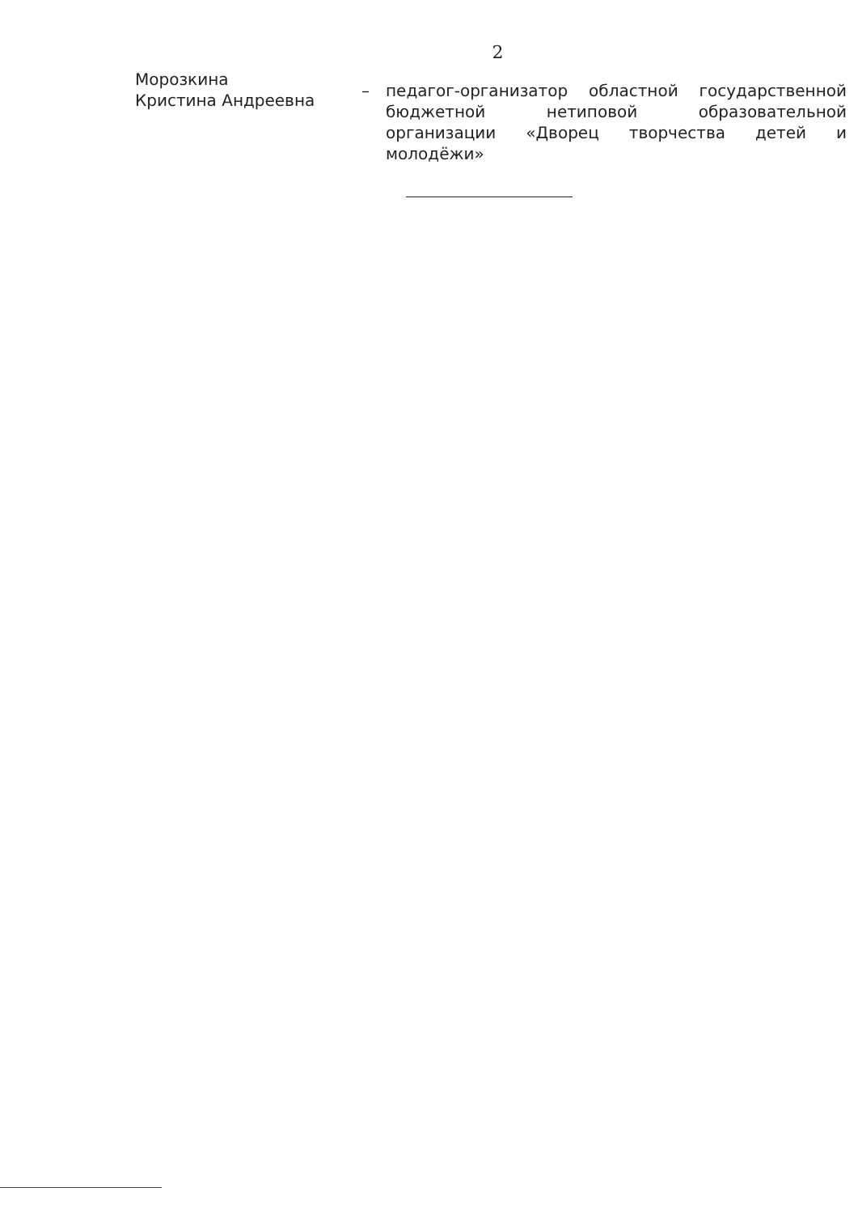2
Морозкина
Кристина Андреевна
– педагог-организатор областной государственной бюджетной нетиповой образовательной организации «Дворец творчества детей и молодёжи»